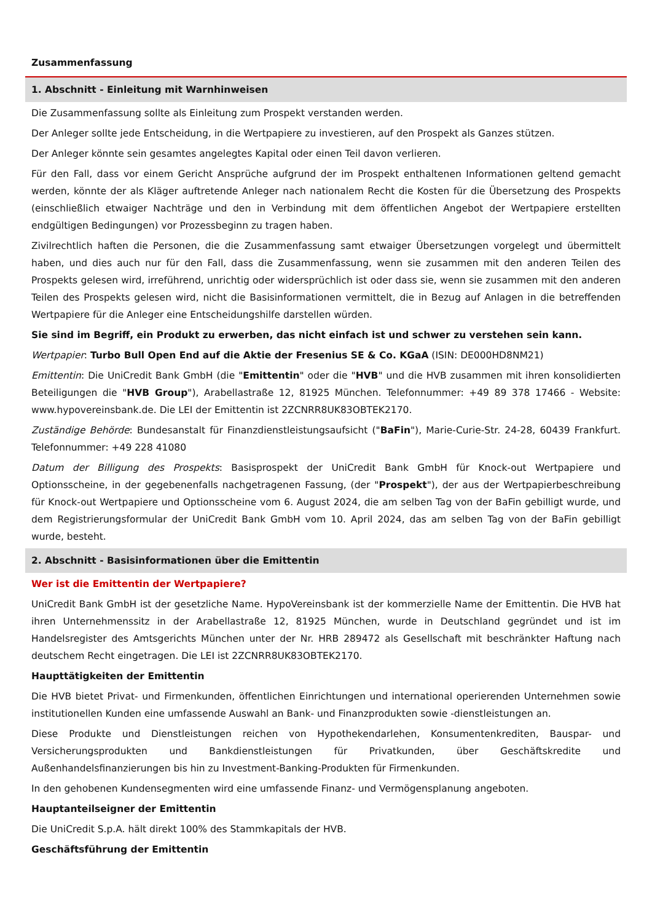Zusammenfassung
1. Abschnitt - Einleitung mit Warnhinweisen
Die Zusammenfassung sollte als Einleitung zum Prospekt verstanden werden.
Der Anleger sollte jede Entscheidung, in die Wertpapiere zu investieren, auf den Prospekt als Ganzes stützen.
Der Anleger könnte sein gesamtes angelegtes Kapital oder einen Teil davon verlieren.
Für den Fall, dass vor einem Gericht Ansprüche aufgrund der im Prospekt enthaltenen Informationen geltend gemacht werden, könnte der als Kläger auftretende Anleger nach nationalem Recht die Kosten für die Übersetzung des Prospekts (einschließlich etwaiger Nachträge und den in Verbindung mit dem öffentlichen Angebot der Wertpapiere erstellten endgültigen Bedingungen) vor Prozessbeginn zu tragen haben.
Zivilrechtlich haften die Personen, die die Zusammenfassung samt etwaiger Übersetzungen vorgelegt und übermittelt haben, und dies auch nur für den Fall, dass die Zusammenfassung, wenn sie zusammen mit den anderen Teilen des Prospekts gelesen wird, irreführend, unrichtig oder widersprüchlich ist oder dass sie, wenn sie zusammen mit den anderen Teilen des Prospekts gelesen wird, nicht die Basisinformationen vermittelt, die in Bezug auf Anlagen in die betreffenden Wertpapiere für die Anleger eine Entscheidungshilfe darstellen würden.
Sie sind im Begriff, ein Produkt zu erwerben, das nicht einfach ist und schwer zu verstehen sein kann.
Wertpapier: Turbo Bull Open End auf die Aktie der Fresenius SE & Co. KGaA (ISIN: DE000HD8NM21)
Emittentin: Die UniCredit Bank GmbH (die "Emittentin" oder die "HVB" und die HVB zusammen mit ihren konsolidierten Beteiligungen die "HVB Group"), Arabellastraße 12, 81925 München. Telefonnummer: +49 89 378 17466 - Website: www.hypovereinsbank.de. Die LEI der Emittentin ist 2ZCNRR8UK83OBTEK2170.
Zuständige Behörde: Bundesanstalt für Finanzdienstleistungsaufsicht ("BaFin"), Marie-Curie-Str. 24-28, 60439 Frankfurt. Telefonnummer: +49 228 41080
Datum der Billigung des Prospekts: Basisprospekt der UniCredit Bank GmbH für Knock-out Wertpapiere und Optionsscheine, in der gegebenenfalls nachgetragenen Fassung, (der "Prospekt"), der aus der Wertpapierbeschreibung für Knock-out Wertpapiere und Optionsscheine vom 6. August 2024, die am selben Tag von der BaFin gebilligt wurde, und dem Registrierungsformular der UniCredit Bank GmbH vom 10. April 2024, das am selben Tag von der BaFin gebilligt wurde, besteht.
2. Abschnitt - Basisinformationen über die Emittentin
Wer ist die Emittentin der Wertpapiere?
UniCredit Bank GmbH ist der gesetzliche Name. HypoVereinsbank ist der kommerzielle Name der Emittentin. Die HVB hat ihren Unternehmenssitz in der Arabellastraße 12, 81925 München, wurde in Deutschland gegründet und ist im Handelsregister des Amtsgerichts München unter der Nr. HRB 289472 als Gesellschaft mit beschränkter Haftung nach deutschem Recht eingetragen. Die LEI ist 2ZCNRR8UK83OBTEK2170.
Haupttätigkeiten der Emittentin
Die HVB bietet Privat- und Firmenkunden, öffentlichen Einrichtungen und international operierenden Unternehmen sowie institutionellen Kunden eine umfassende Auswahl an Bank- und Finanzprodukten sowie -dienstleistungen an.
Diese Produkte und Dienstleistungen reichen von Hypothekendarlehen, Konsumentenkrediten, Bauspar- und Versicherungsprodukten und Bankdienstleistungen für Privatkunden, über Geschäftskredite und Außenhandelsfinanzierungen bis hin zu Investment-Banking-Produkten für Firmenkunden.
In den gehobenen Kundensegmenten wird eine umfassende Finanz- und Vermögensplanung angeboten.
Hauptanteilseigner der Emittentin
Die UniCredit S.p.A. hält direkt 100% des Stammkapitals der HVB.
Geschäftsführung der Emittentin